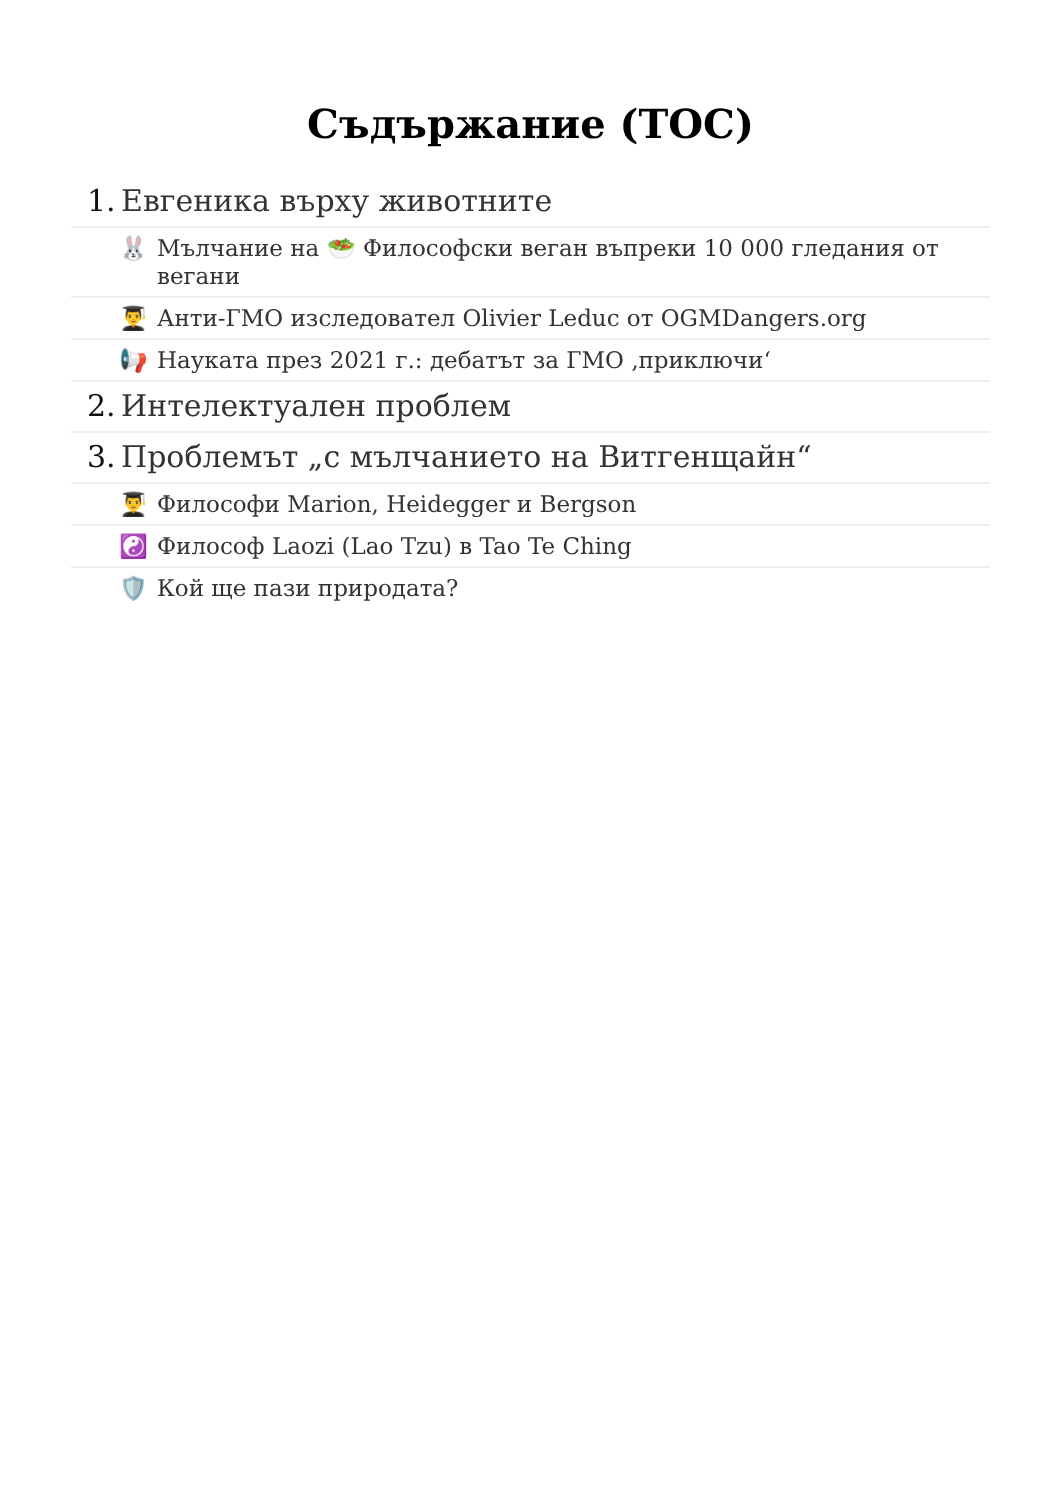Съдържание (TOC)
1. Евгеника върху животните
🐰 Мълчание на 🥗 Философски веган въпреки 10 000 гледания от вегани
👨‍🎓 Анти-ГМО изследовател Olivier Leduc от OGMDangers.org
📢 Науката през 2021 г.: дебатът за ГМО ‚приключи‘
2. Интелектуален проблем
3. Проблемът „с мълчанието на Витгенщайн“
👨‍🎓 Философи Marion, Heidegger и Bergson
☯️ Философ Laozi (Lao Tzu) в Tao Te Ching
🛡️ Кой ще пази природата?